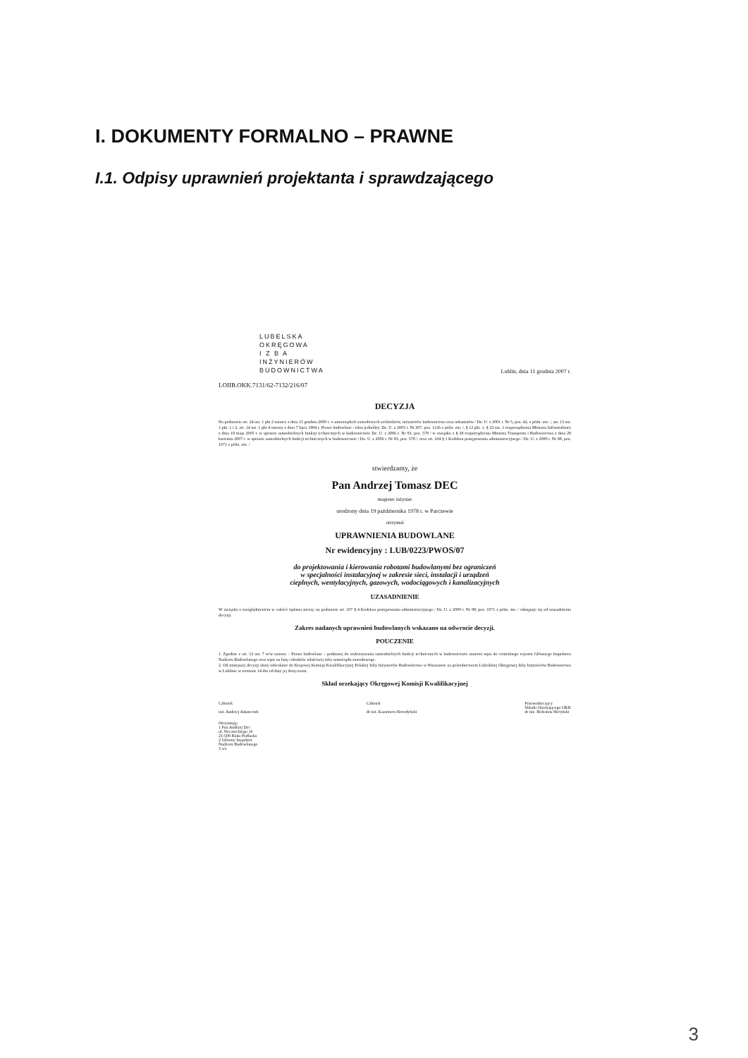I. DOKUMENTY FORMALNO – PRAWNE
I.1. Odpisy uprawnień projektanta i sprawdzającego
LUBELSKA
OKRĘGOWA
I Z B A
INŻYNIERÓW
BUDOWNICTWA
Lublin, dnia 11 grudnia 2007 r.
LOIIB.OKK.7131/62-7132/216/07
DECYZJA
Na podstawie art. 24 ust. 1 pkt 2 ustawy z dnia 15 grudnia 2000 r. o samorządach zawodowych architektów, inżynierów budownictwa oraz urbanistów / Dz. U. z 2001 r. Nr 5, poz. 42, z późn. zm. /, art. 13 ust. 1 pkt. 1 i 2, art. 14 ust. 1 pkt 4 ustawy z dnia 7 lipca 1994 r. Prawo budowlane / tekst jednolity: Dz. U. z 2003 r. Nr 207, poz. 1126 z późn. zm. /, § 12 pkt. 1, § 23 ust. 1 rozporządzenia Ministra Infrastruktury z dnia 18 maja 2005 r. w sprawie samodzielnych funkcji technicznych w budownictwie Dz. U. z 2006 r. Nr 83, poz. 578 / w związku z § 28 rozporządzenia Ministra Transportu i Budownictwa z dnia 28 kwietnia 2007 r. w sprawie samodzielnych funkcji technicznych w budownictwie / Dz. U. z 2006 r. Nr 83, poz. 578 /, oraz art. 104 § 1 Kodeksu postępowania administracyjnego / Dz. U. z 2000 r. Nr 98, poz. 1071 z późn. zm. /
stwierdzamy, że
Pan Andrzej Tomasz DEC
magister inżynier
urodzony dnia 19 października 1978 r. w Parczewie
otrzymał
UPRAWNIENIA BUDOWLANE
Nr ewidencyjny : LUB/0223/PWOS/07
do projektowania i kierowania robotami budowlanymi bez ograniczeń
w specjalności instalacyjnej w zakresie sieci, instalacji i urządzeń
cieplnych, wentylacyjnych, gazowych, wodociągowych i kanalizacyjnych
UZASADNIENIE
W związku z uwzględnieniem w całości żądania strony, na podstawie art. 107 § 4 Kodeksu postępowania administracyjnego / Dz. U. z 2000 r. Nr 98, poz. 1071 z późn. zm. / odstępuje się od uzasadnienia decyzji.
Zakres nadanych uprawnień budowlanych wskazano na odwrocie decyzji.
POUCZENIE
1. Zgodnie z art. 12 ust. 7 w/w ustawy – Prawo budowlane – podstawę do wykonywania samodzielnych funkcji technicznych w budownictwie stanowi wpis do centralnego rejestru Głównego Inspektora Nadzoru Budowlanego oraz wpis na listę członków właściwej izby samorządu zawodowego.
2. Od niniejszej decyzji służy odwołanie do Krajowej Komisji Kwalifikacyjnej Polskiej Izby Inżynierów Budownictwa w Warszawie za pośrednictwem Lubelskiej Okręgowej Izby Inżynierów Budownictwa w Lublinie w terminie 14 dni od daty jej doręczenia.
Skład orzekający Okręgowej Komisji Kwalifikacyjnej
Członek
inż. Andrzej Adamczuk
Członek
dr inż. Kazimierz Borodyński
Przewodniczący
Składu Orzekającego OKK
dr inż. Bolesław Horyński
Otrzymują:
1 Pan Andrzej Dec
ul. Nocznickiego 10
21-500 Biała Podlaska
2 Główny Inspektor
Nadzoru Budowlanego
3 a/a
3